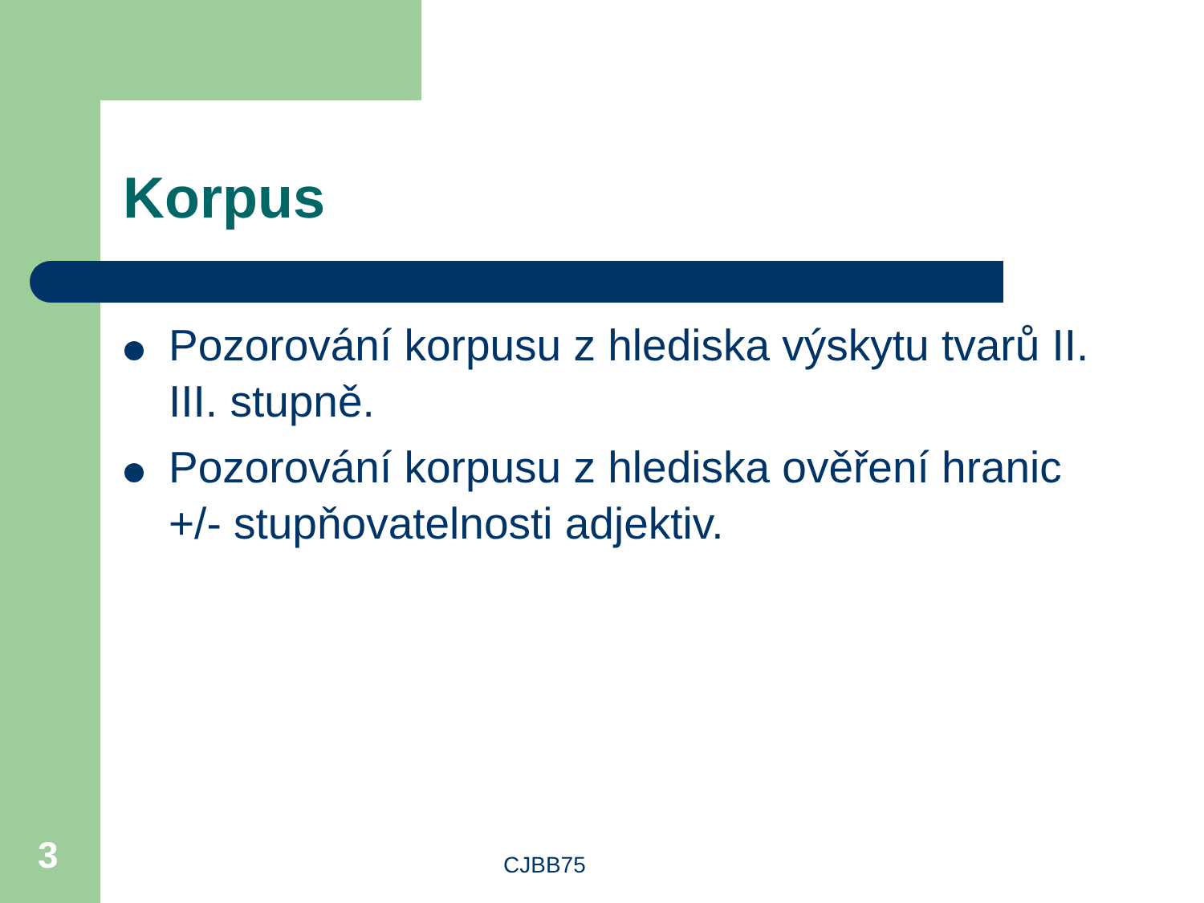Korpus
Pozorování korpusu z hlediska výskytu tvarů II. III. stupně.
Pozorování korpusu z hlediska ověření hranic +/- stupňovatelnosti adjektiv.
3 CJBB75